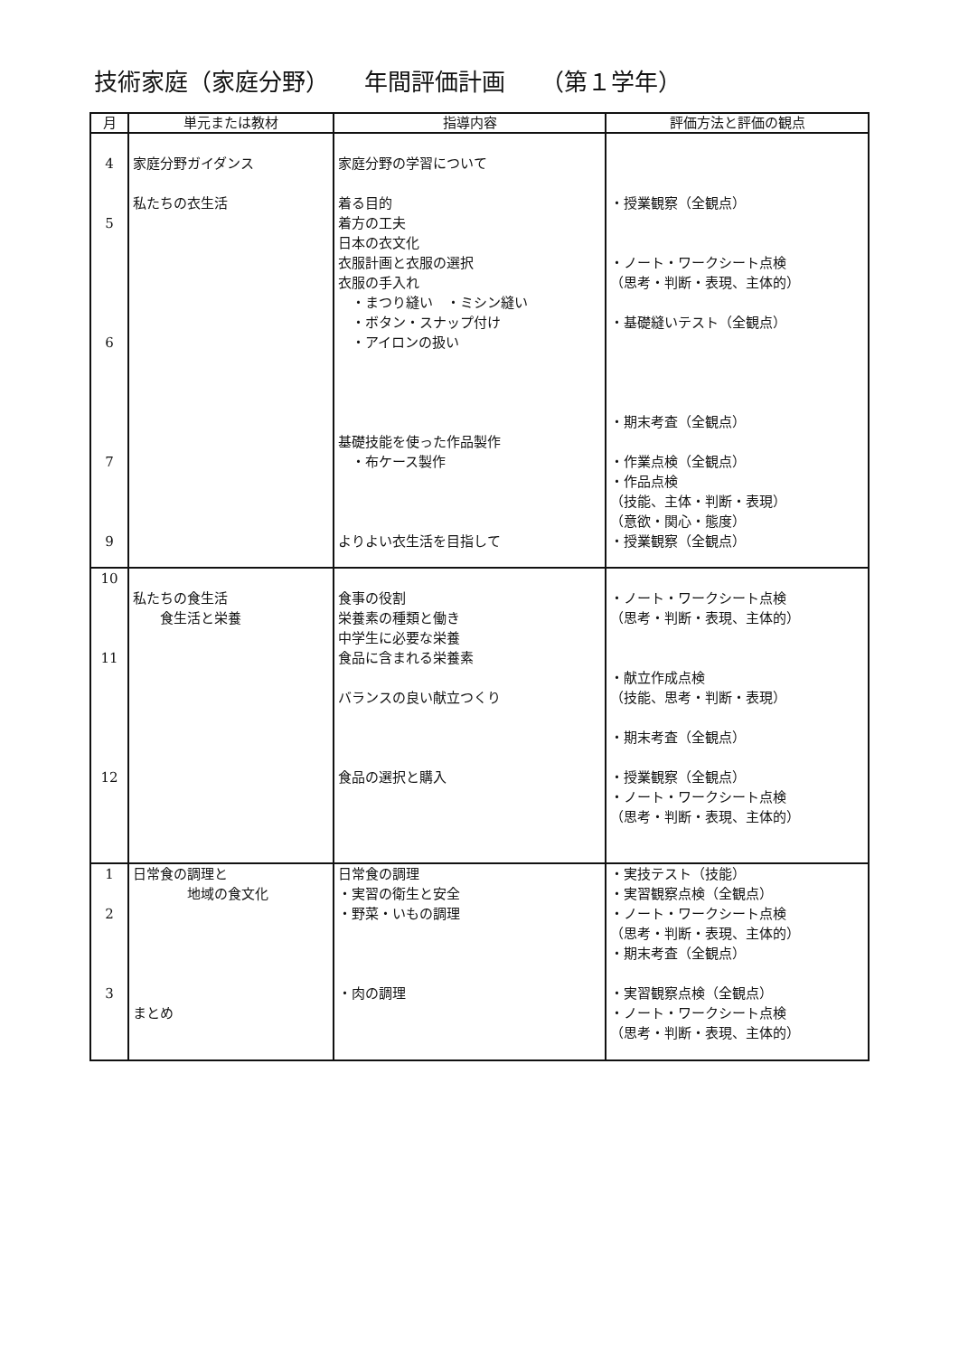技術家庭（家庭分野）　　年間評価計画　　（第１学年）
| 月 | 単元または教材 | 指導内容 | 評価方法と評価の観点 |
| --- | --- | --- | --- |
| 4 5 6 7 9 | 家庭分野ガイダンス 私たちの衣生活 | 家庭分野の学習について 着る目的 着方の工夫 日本の衣文化 衣服計画と衣服の選択 衣服の手入れ ・まつり縫い ・ミシン縫い ・ボタン・スナップ付け ・アイロンの扱い 基礎技能を使った作品製作 ・布ケース製作 よりよい衣生活を目指して | ・授業観察（全観点） ・ノート・ワークシート点検 （思考・判断・表現、主体的） ・基礎縫いテスト（全観点） ・期末考査（全観点） ・作業点検（全観点） ・作品点検 （技能、主体・判断・表現） （意欲・関心・態度） ・授業観察（全観点） |
| 10 11 12 | 私たちの食生活 食生活と栄養 | 食事の役割 栄養素の種類と働き 中学生に必要な栄養 食品に含まれる栄養素 バランスの良い献立つくり 食品の選択と購入 | ・ノート・ワークシート点検 （思考・判断・表現、主体的） ・献立作成点検 （技能、思考・判断・表現） ・期末考査（全観点） ・授業観察（全観点） ・ノート・ワークシート点検 （思考・判断・表現、主体的） |
| 1 2 3 | 日常食の調理と 地域の食文化 まとめ | 日常食の調理 ・実習の衛生と安全 ・野菜・いもの調理 ・肉の調理 | ・実技テスト（技能） ・実習観察点検（全観点） ・ノート・ワークシート点検 （思考・判断・表現、主体的） ・期末考査（全観点） ・実習観察点検（全観点） ・ノート・ワークシート点検 （思考・判断・表現、主体的） |